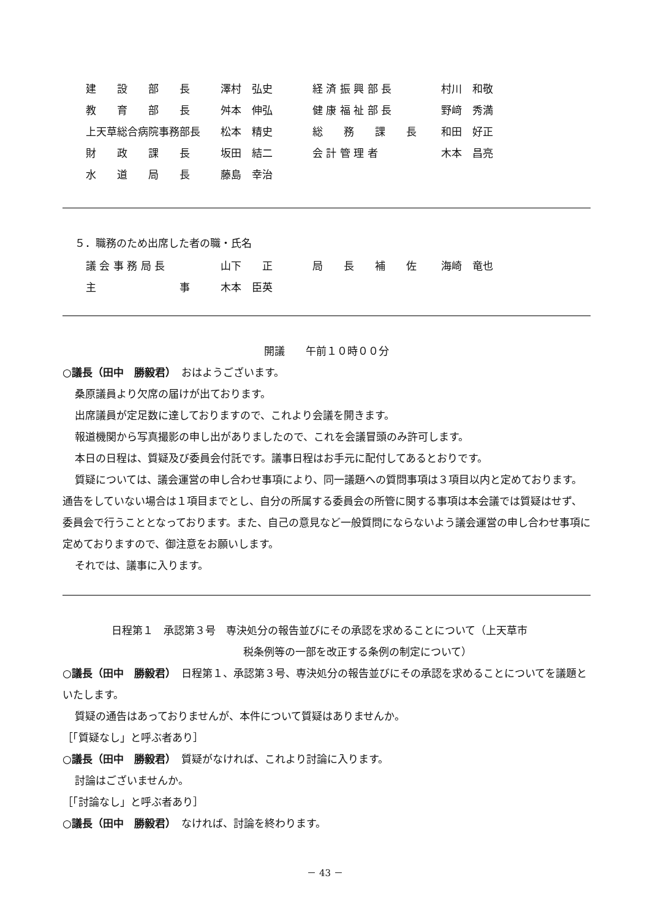| 建 設 部 長 | 澤村 弘史 | 経 済 振 興 部 長 | 村川 和敬 |
| 教 育 部 長 | 舛本 伸弘 | 健 康 福 祉 部 長 | 野﨑 秀満 |
| 上天草総合病院事務部長 | 松本 精史 | 総 務 課 長 | 和田 好正 |
| 財 政 課 長 | 坂田 結二 | 会 計 管 理 者 | 木本 昌亮 |
| 水 道 局 長 | 藤島 幸治 | | |
５．職務のため出席した者の職・氏名
| 議 会 事 務 局 長 | 山下 正 | 局 長 補 佐 | 海崎 竜也 |
| 主 事 | 木本 臣英 | | |
開議　　午前１０時００分
○議長（田中　勝毅君）　おはようございます。
桑原議員より欠席の届けが出ております。
出席議員が定足数に達しておりますので、これより会議を開きます。
報道機関から写真撮影の申し出がありましたので、これを会議冒頭のみ許可します。
本日の日程は、質疑及び委員会付託です。議事日程はお手元に配付してあるとおりです。
質疑については、議会運営の申し合わせ事項により、同一議題への質問事項は３項目以内と定めております。通告をしていない場合は１項目までとし、自分の所属する委員会の所管に関する事項は本会議では質疑はせず、委員会で行うこととなっております。また、自己の意見など一般質問にならないよう議会運営の申し合わせ事項に定めておりますので、御注意をお願いします。
それでは、議事に入ります。
日程第１　承認第３号　専決処分の報告並びにその承認を求めることについて（上天草市
税条例等の一部を改正する条例の制定について）
○議長（田中　勝毅君）　日程第１、承認第３号、専決処分の報告並びにその承認を求めることについてを議題といたします。
質疑の通告はあっておりませんが、本件について質疑はありませんか。
［「質疑なし」と呼ぶ者あり］
○議長（田中　勝毅君）　質疑がなければ、これより討論に入ります。
討論はございませんか。
［「討論なし」と呼ぶ者あり］
○議長（田中　勝毅君）　なければ、討論を終わります。
－ 43 －